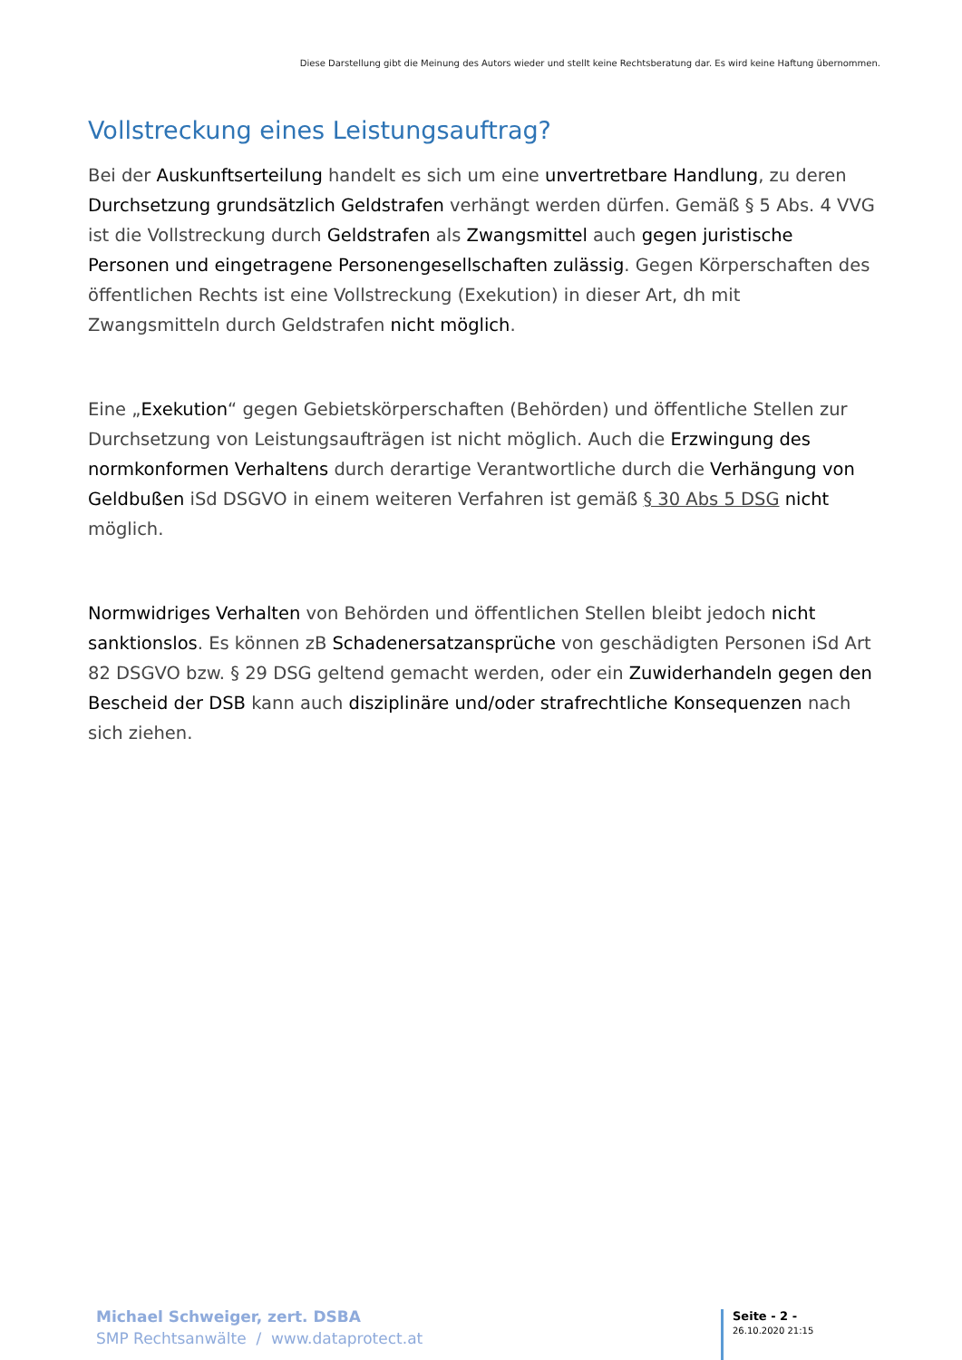Diese Darstellung gibt die Meinung des Autors wieder und stellt keine Rechtsberatung dar. Es wird keine Haftung übernommen.
Vollstreckung eines Leistungsauftrag?
Bei der Auskunftserteilung handelt es sich um eine unvertretbare Handlung, zu deren Durchsetzung grundsätzlich Geldstrafen verhängt werden dürfen. Gemäß § 5 Abs. 4 VVG ist die Vollstreckung durch Geldstrafen als Zwangsmittel auch gegen juristische Personen und eingetragene Personengesellschaften zulässig. Gegen Körperschaften des öffentlichen Rechts ist eine Vollstreckung (Exekution) in dieser Art, dh mit Zwangsmitteln durch Geldstrafen nicht möglich.
Eine „Exekution“ gegen Gebietskörperschaften (Behörden) und öffentliche Stellen zur Durchsetzung von Leistungsaufträgen ist nicht möglich. Auch die Erzwingung des normkonformen Verhaltens durch derartige Verantwortliche durch die Verhängung von Geldbußen iSd DSGVO in einem weiteren Verfahren ist gemäß § 30 Abs 5 DSG nicht möglich.
Normwidriges Verhalten von Behörden und öffentlichen Stellen bleibt jedoch nicht sanktionslos. Es können zB Schadenersatzansprüche von geschädigten Personen iSd Art 82 DSGVO bzw. § 29 DSG geltend gemacht werden, oder ein Zuwiderhandeln gegen den Bescheid der DSB kann auch disziplinäre und/oder strafrechtliche Konsequenzen nach sich ziehen.
Michael Schweiger, zert. DSBA
SMP Rechtsanwälte / www.dataprotect.at
Seite - 2 -
26.10.2020 21:15